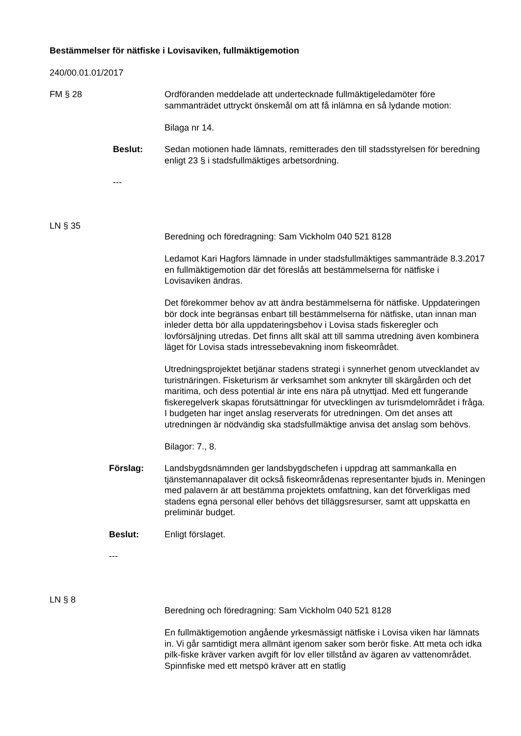Bestämmelser för nätfiske i Lovisaviken, fullmäktigemotion
240/00.01.01/2017
FM § 28 Ordföranden meddelade att undertecknade fullmäktigeledamöter före sammanträdet uttryckt önskemål om att få inlämna en så lydande motion:
Bilaga nr 14.
Beslut: Sedan motionen hade lämnats, remitterades den till stadsstyrelsen för beredning enligt 23 § i stadsfullmäktiges arbetsordning.
---
LN § 35
Beredning och föredragning: Sam Vickholm 040 521 8128
Ledamot Kari Hagfors lämnade in under stadsfullmäktiges sammanträde 8.3.2017 en fullmäktigemotion där det föreslås att bestämmelserna för nätfiske i Lovisaviken ändras.
Det förekommer behov av att ändra bestämmelserna för nätfiske. Uppdateringen bör dock inte begränsas enbart till bestämmelserna för nätfiske, utan innan man inleder detta bör alla uppdateringsbehov i Lovisa stads fiskeregler och lovförsäljning utredas. Det finns allt skäl att till samma utredning även kombinera läget för Lovisa stads intressebevakning inom fiskeområdet.
Utredningsprojektet betjänar stadens strategi i synnerhet genom utvecklandet av turistnäringen. Fisketurism är verksamhet som anknyter till skärgården och det maritima, och dess potential är inte ens nära på utnyttjad. Med ett fungerande fiskeregelverk skapas förutsättningar för utvecklingen av turismdelområdet i fråga.
I budgeten har inget anslag reserverats för utredningen. Om det anses att utredningen är nödvändig ska stadsfullmäktige anvisa det anslag som behövs.
Bilagor: 7., 8.
Förslag: Landsbygdsnämnden ger landsbygdschefen i uppdrag att sammankalla en tjänstemannapalaver dit också fiskeområdenas representanter bjuds in. Meningen med palavern är att bestämma projektets omfattning, kan det förverkligas med stadens egna personal eller behövs det tilläggsresurser, samt att uppskatta en preliminär budget.
Beslut: Enligt förslaget.
---
LN § 8
Beredning och föredragning: Sam Vickholm 040 521 8128
En fullmäktigemotion angående yrkesmässigt nätfiske i Lovisa viken har lämnats in. Vi går samtidigt mera allmänt igenom saker som berör fiske. Att meta och idka pilk-fiske kräver varken avgift för lov eller tillstånd av ägaren av vattenområdet. Spinnfiske med ett metspö kräver att en statlig